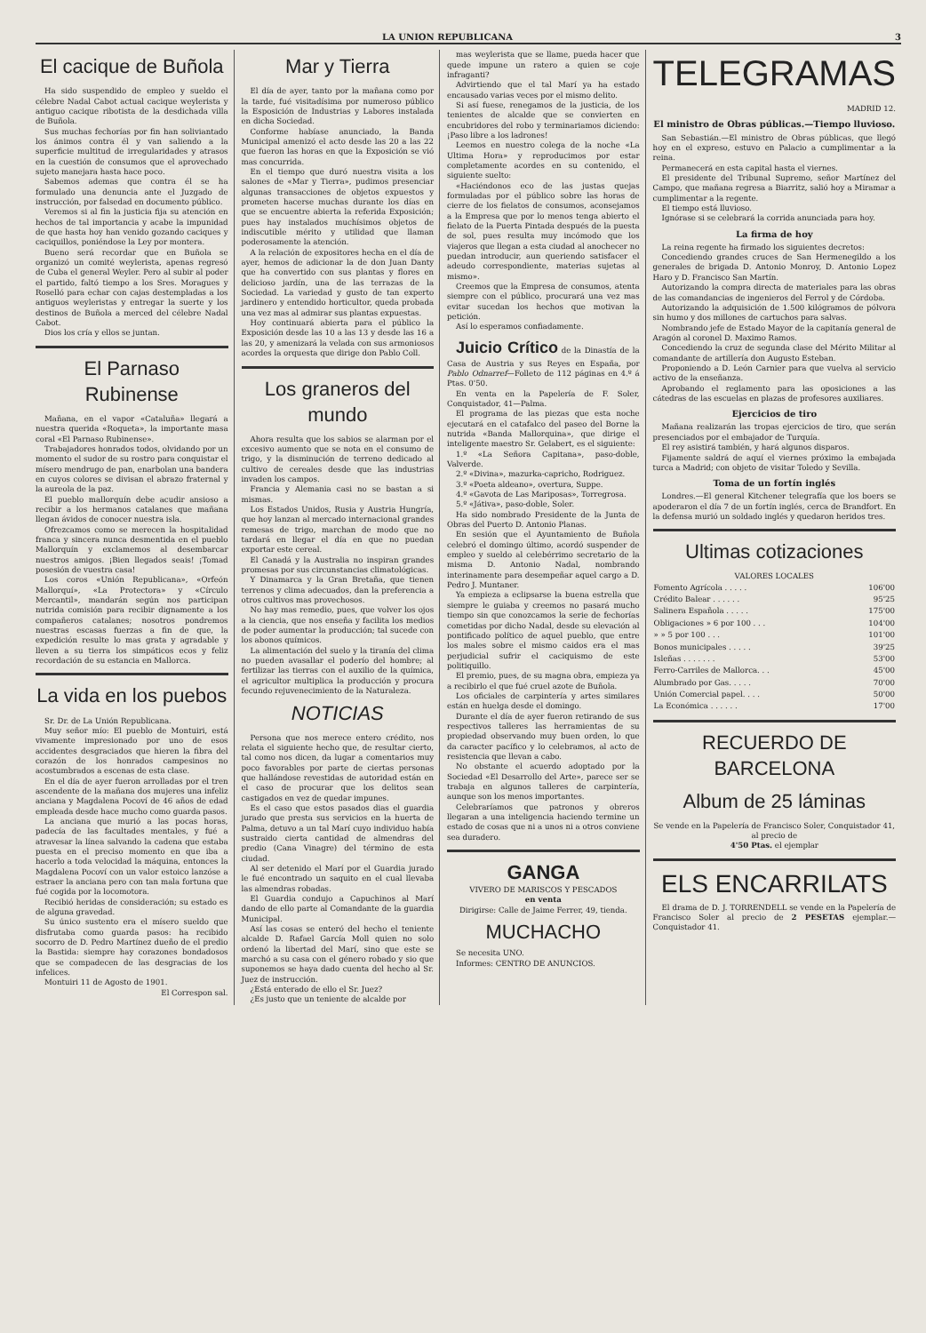LA UNION REPUBLICANA 3
El cacique de Buñola
Ha sido suspendido de empleo y sueldo el célebre Nadal Cabot actual cacique weylerista y antiguo cacique ribotista de la desdichada villa de Buñola.
Sus muchas fechorías por fin han soliviantado los ánimos contra él y van saliendo a la superficie multitud de irregularidades y atrasos en la cuestión de consumos que el aprovechado sujeto manejara hasta hace poco.
Sabemos ademas que contra él se ha formulado una denuncia ante el Juzgado de instrucción, por falsedad en documento público.
Veremos si al fin la justicia fija su atención en hechos de tal importancia y acabe la impunidad de que hasta hoy han venido gozando caciques y caciquillos, poniéndose la Ley por montera.
Bueno será recordar que en Buñola se organizó un comité weylerista, apenas regresó de Cuba el general Weyler. Pero al subir al poder el partido, faltó tiempo a los Sres. Moragues y Roselló para echar con cajas destempladas a los antiguos weyleristas y entregar la suerte y los destinos de Buñola a merced del célebre Nadal Cabot.
Dios los cría y ellos se juntan.
El Parnaso Rubinense
Mañana, en el vapor «Cataluña» llegará a nuestra querida «Roqueta», la importante masa coral «El Parnaso Rubinense».
Trabajadores honrados todos, olvidando por un momento el sudor de su rostro para conquistar el mísero mendrugo de pan, enarbolan una bandera en cuyos colores se divisan el abrazo fraternal y la aureola de la paz.
El pueblo mallorquín debe acudir ansioso a recibir a los hermanos catalanes que mañana llegan ávidos de conocer nuestra isla.
Ofrezcamos como se merecen la hospitalidad franca y sincera nunca desmentida en el pueblo Mallorquín y exclamemos al desembarcar nuestros amigos. ¡Bien llegados seais! ¡Tomad posesión de vuestra casa!
Los coros «Unión Republicana», «Orfeón Mallorquí», «La Protectora» y «Círculo Mercantil», mandarán según nos participan nutrida comisión para recibir dignamente a los compañeros catalanes; nosotros pondremos nuestras escasas fuerzas a fin de que, la expedición resulte lo mas grata y agradable y lleven a su tierra los simpáticos ecos y feliz recordación de su estancia en Mallorca.
La vida en los puebos
Sr. Dr. de La Unión Republicana.
Muy señor mío: El pueblo de Montuiri, está vivamente impresionado por uno de esos accidentes desgraciados que hieren la fibra del corazón de los honrados campesinos no acostumbrados a escenas de esta clase.
En el día de ayer fueron arrolladas por el tren ascendente de la mañana dos mujeres una infeliz anciana y Magdalena Pocoví de 46 años de edad empleada desde hace mucho como guarda pasos.
La anciana que murió a las pocas horas, padecía de las facultades mentales, y fué a atravesar la línea salvando la cadena que estaba puesta en el preciso momento en que iba a hacerlo a toda velocidad la máquina, entonces la Magdalena Pocoví con un valor estoico lanzóse a estraer la anciana pero con tan mala fortuna que fué cogida por la locomotora.
Recibió heridas de consideración; su estado es de alguna gravedad.
Su único sustento era el mísero sueldo que disfrutaba como guarda pasos: ha recibido socorro de D. Pedro Martínez dueño de el predio la Bastida: siempre hay corazones bondadosos que se compadecen de las desgracias de los infelices.
Montuiri 11 de Agosto de 1901.
El Correspon sal.
Mar y Tierra
El día de ayer, tanto por la mañana como por la tarde, fué visitadísima por numeroso público la Esposición de Industrias y Labores instalada en dicha Sociedad.
Conforme habíase anunciado, la Banda Municipal amenizó el acto desde las 20 a las 22 que fueron las horas en que la Exposición se vió mas concurrida.
En el tiempo que duró nuestra visita a los salones de «Mar y Tierra», pudimos presenciar algunas transacciones de objetos expuestos y prometen hacerse muchas durante los días en que se encuentre abierta la referida Exposición; pues hay instalados muchísimos objetos de indiscutible mérito y utilidad que llaman poderosamente la atención.
A la relación de expositores hecha en el día de ayer, hemos de adicionar la de don Juan Danty que ha convertido con sus plantas y flores en delicioso jardín, una de las terrazas de la Sociedad. La variedad y gusto de tan experto jardinero y entendido horticultor, queda probada una vez mas al admirar sus plantas expuestas.
Hoy continuará abierta para el público la Exposición desde las 10 a las 13 y desde las 16 a las 20, y amenizará la velada con sus armoniosos acordes la orquesta que dirige don Pablo Coll.
Los graneros del mundo
Ahora resulta que los sabios se alarman por el excesivo aumento que se nota en el consumo de trigo, y la disminución de terreno dedicado al cultivo de cereales desde que las industrias invaden los campos.
Francia y Alemania casi no se bastan a si mismas.
Los Estados Unidos, Rusia y Austria Hungría, que hoy lanzan al mercado internacional grandes remesas de trigo, marchan de modo que no tardará en llegar el día en que no puedan exportar este cereal.
El Canadá y la Australia no inspiran grandes promesas por sus circunstancias climatológicas.
Y Dinamarca y la Gran Bretaña, que tienen terrenos y clima adecuados, dan la preferencia a otros cultivos mas provechosos.
No hay mas remedio, pues, que volver los ojos a la ciencia, que nos enseña y facilita los medios de poder aumentar la producción; tal sucede con los abonos químicos.
La alimentación del suelo y la tiranía del clima no pueden avasallar el poderío del hombre; al fertilizar las tierras con el auxilio de la química, el agricultor multiplica la producción y procura fecundo rejuvenecimiento de la Naturaleza.
NOTICIAS
Persona que nos merece entero crédito, nos relata el siguiente hecho que, de resultar cierto, tal como nos dicen, da lugar a comentarios muy poco favorables por parte de ciertas personas que hallándose revestidas de autoridad están en el caso de procurar que los delitos sean castigados en vez de quedar impunes.
Es el caso que estos pasados dias el guardia jurado que presta sus servicios en la huerta de Palma, detuvo a un tal Marí cuyo individuo había sustraido cierta cantidad de almendras del predio (Cana Vinagre) del término de esta ciudad.
Al ser detenido el Marí por el Guardia jurado le fué encontrado un saquito en el cual llevaba las almendras robadas.
El Guardia condujo a Capuchinos al Marí dando de ello parte al Comandante de la guardia Municipal.
Así las cosas se enteró del hecho el teniente alcalde D. Rafael García Moll quien no solo ordenó la libertad del Marí, sino que este se marchó a su casa con el género robado y sio que suponemos se haya dado cuenta del hecho al Sr. Juez de instrucción.
¿Está enterado de ello el Sr. Juez?
¿Es justo que un teniente de alcalde por
mas weylerista que se llame, pueda hacer que quede impune un ratero a quien se coje infraganti?
Advirtiendo que el tal Marí ya ha estado encausado varias veces por el mismo delito.
Si así fuese, renegamos de la justicia, de los tenientes de alcalde que se convierten en encubridores del robo y terminariamos diciendo: ¡Paso libre a los ladrones!
Leemos en nuestro colega de la noche «La Ultima Hora» y reproducimos por estar completamente acordes en su contenido, el siguiente suelto:
«Haciéndonos eco de las justas quejas formuladas por el público sobre las horas de cierre de los fielatos de consumos, aconsejamos a la Empresa que por lo menos tenga abierto el fielato de la Puerta Pintada después de la puesta de sol, pues resulta muy incómodo que los viajeros que llegan a esta ciudad al anochecer no puedan introducir, aun queriendo satisfacer el adeudo correspondiente, materias sujetas al mismo».
Creemos que la Empresa de consumos, atenta siempre con el público, procurará una vez mas evitar sucedan los hechos que motivan la petición.
Así lo esperamos confiadamente.
Juicio Crítico de la Dinastía de la Casa de Austria y sus Reyes en España, por Pablo Odnarref—Folleto de 112 páginas en 4.º á Ptas. 0'50.
En venta en la Papelería de F. Soler, Conquistador, 41—Palma.
El programa de las piezas que esta noche ejecutará en el catafalco del paseo del Borne la nutrida «Banda Mallorquina», que dirige el inteligente maestro Sr. Gelabert, es el siguiente:
1.º «La Señora Capitana», paso-doble, Valverde.
2.º «Divina», mazurka-capricho, Rodriguez.
3.º «Poeta aldeano», overtura, Suppe.
4.º «Gavota de Las Mariposas», Torregrosa.
5.º «Játiva», paso-doble, Soler.
Ha sido nombrado Presidente de la Junta de Obras del Puerto D. Antonio Planas.
En sesión que el Ayuntamiento de Buñola celebró el domingo último, acordó suspender de empleo y sueldo al celebérrimo secretario de la misma D. Antonio Nadal, nombrando interinamente para desempeñar aquel cargo a D. Pedro J. Muntaner.
Ya empieza a eclipsarse la buena estrella que siempre le guiaba y creemos no pasará mucho tiempo sin que conozcamos la serie de fechorías cometidas por dicho Nadal, desde su elevación al pontificado político de aquel pueblo, que entre los males sobre el mismo caidos era el mas perjudicial sufrir el caciquismo de este politiquillo.
El premio, pues, de su magna obra, empieza ya a recibirlo el que fué cruel azote de Buñola.
Los oficiales de carpintería y artes similares están en huelga desde el domingo.
Durante el día de ayer fueron retirando de sus respectivos talleres las herramientas de su propiedad observando muy buen orden, lo que da caracter pacífico y lo celebramos, al acto de resistencia que llevan a cabo.
No obstante el acuerdo adoptado por la Sociedad «El Desarrollo del Arte», parece ser se trabaja en algunos talleres de carpintería, aunque son los menos importantes.
Celebraríamos que patronos y obreros llegaran a una inteligencia haciendo termine un estado de cosas que ni a unos ni a otros conviene sea duradero.
GANGA
VIVERO DE MARISCOS Y PESCADOS
en venta
Dirigirse: Calle de Jaime Ferrer, 49, tienda.
MUCHACHO
Se necesita UNO.
Informes: CENTRO DE ANUNCIOS.
TELEGRAMAS
MADRID 12.
El ministro de Obras públicas.—Tiempo lluvioso.
San Sebastián.—El ministro de Obras públicas, que llegó hoy en el expreso, estuvo en Palacio a cumplimentar a la reina.
Permanecerá en esta capital hasta el viernes.
El presidente del Tribunal Supremo, señor Martínez del Campo, que mañana regresa a Biarritz, salió hoy a Miramar a cumplimentar a la regente.
El tiempo está lluvioso.
Ignórase si se celebrará la corrida anunciada para hoy.
La firma de hoy
La reina regente ha firmado los siguientes decretos:
Concediendo grandes cruces de San Hermenegildo a los generales de brigada D. Antonio Monroy, D. Antonio Lopez Haro y D. Francisco San Martín.
Autorizando la compra directa de materiales para las obras de las comandancias de ingenieros del Ferrol y de Córdoba.
Autorizando la adquisición de 1.500 kilógramos de pólvora sin humo y dos millones de cartuchos para salvas.
Nombrando jefe de Estado Mayor de la capitanía general de Aragón al coronel D. Maximo Ramos.
Concediendo la cruz de segunda clase del Mérito Militar al comandante de artillería don Augusto Esteban.
Proponiendo a D. León Carnier para que vuelva al servicio activo de la enseñanza.
Aprobando el reglamento para las oposiciones a las cátedras de las escuelas en plazas de profesores auxiliares.
Ejercicios de tiro
Mañana realizarán las tropas ejercicios de tiro, que serán presenciados por el embajador de Turquía.
El rey asistirá también, y hará algunos disparos.
Fijamente saldrá de aquí el viernes próximo la embajada turca a Madrid; con objeto de visitar Toledo y Sevilla.
Toma de un fortín inglés
Londres.—El general Kitchener telegrafía que los boers se apoderaron el día 7 de un fortín inglés, cerca de Brandfort. En la defensa murió un soldado inglés y quedaron heridos tres.
Ultimas cotizaciones
VALORES LOCALES
| Fomento Agrícola . . . . . | 106'00 |
| Crédito Balear . . . . . . | 95'25 |
| Salinera Española . . . . . | 175'00 |
| Obligaciones » 6 por 100 . . . | 104'00 |
| » » 5 por 100 . . . | 101'00 |
| Bonos municipales . . . . . | 39'25 |
| Isleñas . . . . . . . | 53'00 |
| Ferro-Carriles de Mallorca. . . | 45'00 |
| Alumbrado por Gas. . . . . | 70'00 |
| Unión Comercial papel. . . . | 50'00 |
| La Económica . . . . . . | 17'00 |
RECUERDO DE BARCELONA
Album de 25 láminas
Se vende en la Papelería de Francisco Soler, Conquistador 41, al precio de
4'50 Ptas. el ejemplar
ELS ENCARRILATS
El drama de D. J. TORRENDELL se vende en la Papelería de Francisco Soler al precio de 2 PESETAS ejemplar.—Conquistador 41.